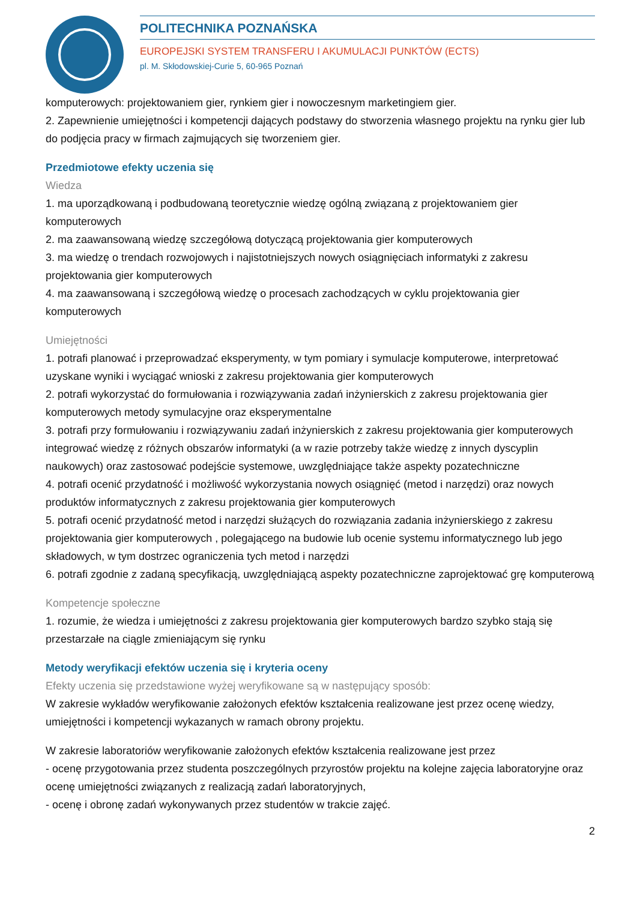POLITECHNIKA POZNAŃSKA
EUROPEJSKI SYSTEM TRANSFERU I AKUMULACJI PUNKTÓW (ECTS)
pl. M. Skłodowskiej-Curie 5, 60-965 Poznań
komputerowych: projektowaniem gier, rynkiem gier i nowoczesnym marketingiem gier.
2. Zapewnienie umiejętności i kompetencji dających podstawy do stworzenia własnego projektu na rynku gier lub do podjęcia pracy w firmach zajmujących się tworzeniem gier.
Przedmiotowe efekty uczenia się
Wiedza
1. ma uporządkowaną i podbudowaną teoretycznie wiedzę ogólną związaną z projektowaniem gier komputerowych
2. ma zaawansowaną wiedzę szczegółową dotyczącą projektowania gier komputerowych
3. ma wiedzę o trendach rozwojowych i najistotniejszych nowych osiągnięciach informatyki z zakresu projektowania gier komputerowych
4. ma zaawansowaną i szczegółową wiedzę o procesach zachodzących w cyklu projektowania gier komputerowych
Umiejętności
1. potrafi planować i przeprowadzać eksperymenty, w tym pomiary i symulacje komputerowe, interpretować uzyskane wyniki i wyciągać wnioski z zakresu projektowania gier komputerowych
2. potrafi wykorzystać do formułowania i rozwiązywania zadań inżynierskich z zakresu projektowania gier komputerowych metody symulacyjne oraz eksperymentalne
3. potrafi przy formułowaniu i rozwiązywaniu zadań inżynierskich z zakresu projektowania gier komputerowych integrować wiedzę z różnych obszarów informatyki (a w razie potrzeby także wiedzę z innych dyscyplin naukowych) oraz zastosować podejście systemowe, uwzględniające także aspekty pozatechniczne
4. potrafi ocenić przydatność i możliwość wykorzystania nowych osiągnięć (metod i narzędzi) oraz nowych produktów informatycznych z zakresu projektowania gier komputerowych
5. potrafi ocenić przydatność metod i narzędzi służących do rozwiązania zadania inżynierskiego z zakresu projektowania gier komputerowych , polegającego na budowie lub ocenie systemu informatycznego lub jego składowych, w tym dostrzec ograniczenia tych metod i narzędzi
6. potrafi zgodnie z zadaną specyfikacją, uwzględniającą aspekty pozatechniczne zaprojektować grę komputerową
Kompetencje społeczne
1. rozumie, że wiedza i umiejętności z zakresu projektowania gier komputerowych bardzo szybko stają się przestarzałe na ciągle zmieniającym się rynku
Metody weryfikacji efektów uczenia się i kryteria oceny
Efekty uczenia się przedstawione wyżej weryfikowane są w następujący sposób:
W zakresie wykładów weryfikowanie założonych efektów kształcenia realizowane jest przez ocenę wiedzy, umiejętności i kompetencji wykazanych w ramach obrony projektu.
W zakresie laboratoriów weryfikowanie założonych efektów kształcenia realizowane jest przez
- ocenę przygotowania przez studenta poszczególnych przyrostów projektu na kolejne zajęcia laboratoryjne oraz ocenę umiejętności związanych z realizacją zadań laboratoryjnych,
- ocenę i obronę zadań wykonywanych przez studentów w trakcie zajęć.
2